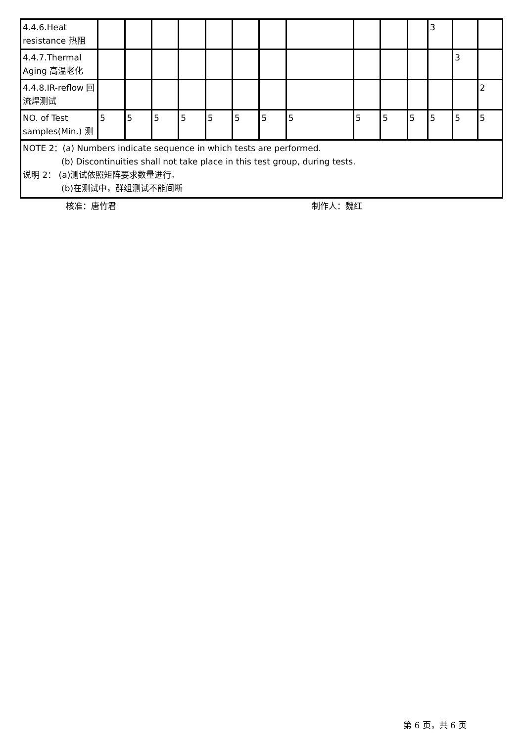| 4.4.6.Heat resistance 热阻 | | | | | | | | | | | | 3 | | |
| 4.4.7.Thermal Aging 高温老化 | | | | | | | | | | | | | 3 | |
| 4.4.8.IR-reflow 回流焊测试 | | | | | | | | | | | | | | 2 |
| NO. of Test samples(Min.) 测 | 5 | 5 | 5 | 5 | 5 | 5 | 5 | 5 | 5 | 5 | 5 | 5 | 5 | 5 |
| NOTE 2：(a) Numbers indicate sequence in which tests are performed. (b) Discontinuities shall not take place in this test group, during tests. 说明 2： (a)测试依照矩阵要求数量进行。 (b)在测试中，群组测试不能间断 | | | | | | | | | | | | | | |
核准：唐竹君 制作人：魏红
第 6 页，共 6 页